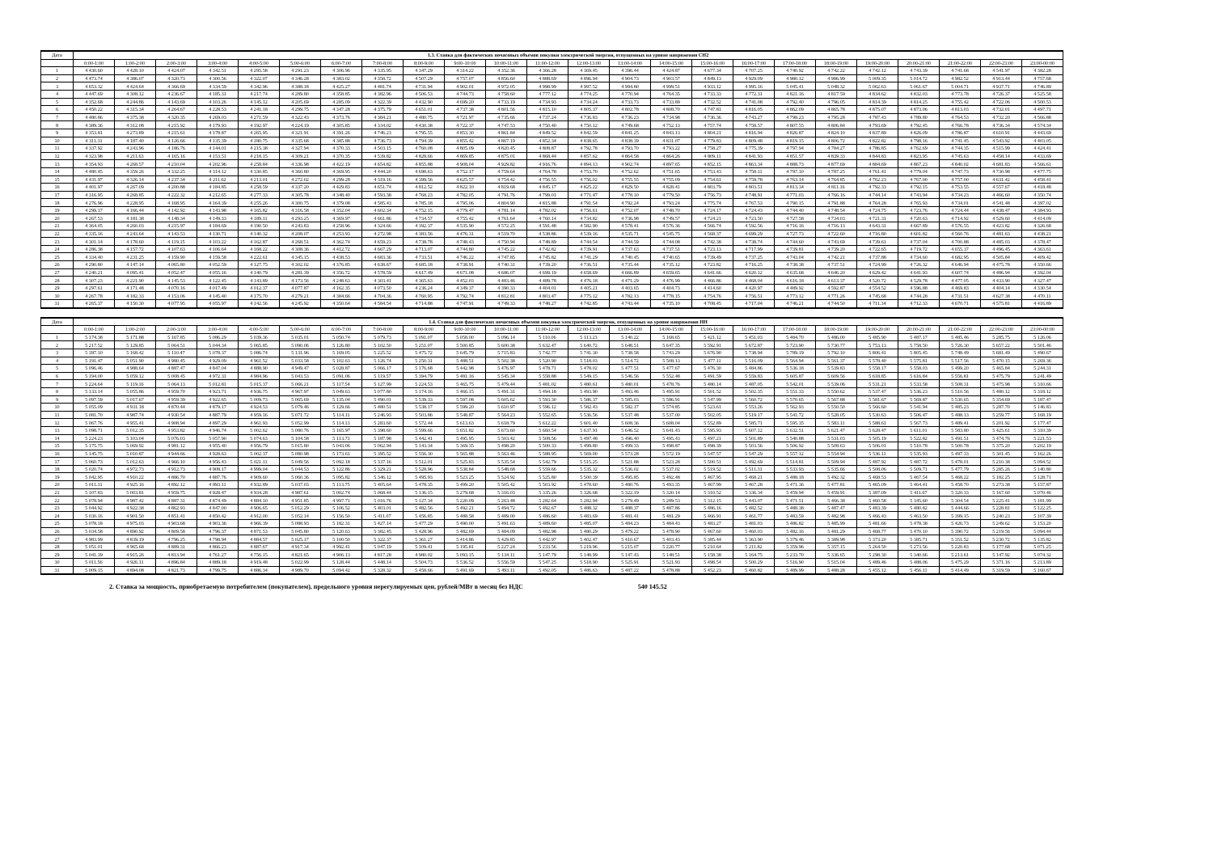| Дата | 1.3. Ставка для фактических почасовых объемов покупки электрической энергии, отпущенных на уровне напряжения СН2 | | | | | | | | | | | | | | | | | | | | | | | |
| --- | --- | --- | --- | --- | --- | --- | --- | --- | --- | --- | --- | --- | --- | --- | --- | --- | --- | --- | --- | --- | --- | --- | --- | --- |
| | 0:00-1:00 | 1:00-2:00 | 2:00-3:00 | 3:00-4:00 | 4:00-5:00 | 5:00-6:00 | 6:00-7:00 | 7:00-8:00 | 8:00-9:00 | 9:00-10:00 | 10:00-11:00 | 11:00-12:00 | 12:00-13:00 | 13:00-14:00 | 14:00-15:00 | 15:00-16:00 | 16:00-17:00 | 17:00-18:00 | 18:00-19:00 | 19:00-20:00 | 20:00-21:00 | 21:00-22:00 | 22:00-23:00 | 23:00-00:00 |
| 1 | 4 430.60 | 4 428.10 | 4 424.07 | 4 342.51 | 4 295.58 | 4 291.23 | 4 306.96 | 4 335.95 | 4 347.29 | 4 314.22 | 4 352.36 | 4 366.28 | 4 369.45 | 4 396.44 | 4 424.87 | 4 677.34 | 4 707.25 | 4 740.92 | 4 742.22 | 4 742.12 | 4 743.39 | 4 741.68 | 4 541.97 | 4 382.28 |
| 2 | 4 473.74 | 4 386.07 | 4 320.73 | 4 300.56 | 4 322.07 | 4 346.28 | 4 383.02 | 4 358.72 | 4 507.29 | 4 757.07 | 4 856.60 | 4 888.69 | 4 896.94 | 4 904.73 | 4 903.57 | 4 849.13 | 4 929.09 | 4 980.12 | 4 986.99 | 5 009.35 | 5 014.72 | 4 982.52 | 4 913.44 | 4 757.68 |
| 3 | 4 653.32 | 4 424.64 | 4 366.69 | 4 334.59 | 4 342.96 | 4 388.18 | 4 425.27 | 4 481.74 | 4 731.94 | 4 902.01 | 4 972.05 | 4 998.99 | 4 997.52 | 4 994.80 | 4 999.51 | 4 933.12 | 4 995.16 | 5 045.41 | 5 048.32 | 5 062.63 | 5 061.67 | 5 004.71 | 4 937.71 | 4 746.89 |
| 4 | 4 447.69 | 4 308.12 | 4 236.67 | 4 185.31 | 4 217.74 | 4 289.80 | 4 358.85 | 4 382.96 | 4 506.53 | 4 744.73 | 4 758.60 | 4 777.12 | 4 774.25 | 4 770.94 | 4 764.35 | 4 733.33 | 4 772.31 | 4 821.16 | 4 817.59 | 4 834.62 | 4 832.03 | 4 773.78 | 4 726.37 | 4 525.58 |
| 5 | 4 352.68 | 4 244.86 | 4 143.69 | 4 103.26 | 4 145.12 | 4 205.69 | 4 285.09 | 4 322.39 | 4 432.90 | 4 699.20 | 4 733.19 | 4 734.93 | 4 734.24 | 4 733.73 | 4 733.89 | 4 732.52 | 4 741.08 | 4 792.40 | 4 796.05 | 4 814.39 | 4 814.25 | 4 755.42 | 4 722.06 | 4 500.53 |
| 6 | 4 450.22 | 4 315.34 | 4 264.67 | 4 228.53 | 4 241.18 | 4 299.75 | 4 347.28 | 4 375.79 | 4 651.01 | 4 737.38 | 4 801.56 | 4 815.10 | 4 805.37 | 4 802.78 | 4 808.70 | 4 747.81 | 4 816.05 | 4 862.09 | 4 865.78 | 4 875.07 | 4 873.06 | 4 813.03 | 4 732.01 | 4 497.71 |
| 7 | 4 480.86 | 4 375.38 | 4 320.35 | 4 269.03 | 4 271.59 | 4 322.43 | 4 373.76 | 4 384.21 | 4 480.75 | 4 721.97 | 4 735.66 | 4 737.24 | 4 736.83 | 4 736.23 | 4 734.98 | 4 736.36 | 4 743.27 | 4 798.23 | 4 795.28 | 4 787.43 | 4 789.80 | 4 764.53 | 4 732.20 | 4 566.88 |
| 8 | 4 389.36 | 4 312.08 | 4 215.92 | 4 179.93 | 4 192.97 | 4 224.19 | 4 305.85 | 4 334.02 | 4 430.38 | 4 722.37 | 4 747.53 | 4 750.40 | 4 750.12 | 4 749.68 | 4 752.13 | 4 757.74 | 4 758.57 | 4 807.55 | 4 806.84 | 4 793.69 | 4 792.45 | 4 766.78 | 4 736.34 | 4 574.34 |
| 9 | 4 353.81 | 4 273.89 | 4 215.61 | 4 178.87 | 4 265.95 | 4 321.91 | 4 391.26 | 4 746.23 | 4 795.55 | 4 853.30 | 4 861.84 | 4 849.52 | 4 842.59 | 4 841.25 | 4 843.13 | 4 804.21 | 4 816.94 | 4 826.87 | 4 824.10 | 4 837.89 | 4 826.09 | 4 786.87 | 4 610.91 | 4 443.69 |
| 10 | 4 311.31 | 4 187.40 | 4 126.66 | 4 135.39 | 4 180.75 | 4 335.68 | 4 385.88 | 4 736.73 | 4 794.39 | 4 855.42 | 4 867.19 | 4 852.34 | 4 838.65 | 4 838.39 | 4 831.07 | 4 779.83 | 4 809.48 | 4 819.15 | 4 806.72 | 4 822.82 | 4 798.16 | 4 741.45 | 4 543.92 | 4 403.05 |
| 11 | 4 337.92 | 4 243.96 | 4 186.76 | 4 144.01 | 4 215.38 | 4 327.94 | 4 370.33 | 4 503.15 | 4 760.08 | 4 805.09 | 4 820.45 | 4 808.87 | 4 792.78 | 4 793.70 | 4 793.22 | 4 758.27 | 4 775.39 | 4 797.94 | 4 784.27 | 4 786.85 | 4 762.69 | 4 744.35 | 4 515.99 | 4 424.41 |
| 12 | 4 323.98 | 4 211.63 | 4 165.16 | 4 153.51 | 4 218.15 | 4 309.21 | 4 370.35 | 4 539.82 | 4 828.66 | 4 869.85 | 4 875.01 | 4 868.44 | 4 857.62 | 4 864.58 | 4 864.26 | 4 809.11 | 4 841.93 | 4 851.57 | 4 839.33 | 4 844.83 | 4 823.95 | 4 745.63 | 4 458.14 | 4 433.69 |
| 13 | 4 354.93 | 4 268.57 | 4 210.04 | 4 202.96 | 4 258.84 | 4 336.98 | 4 422.19 | 4 654.82 | 4 855.88 | 4 908.04 | 4 929.82 | 4 916.76 | 4 894.13 | 4 902.74 | 4 897.65 | 4 852.15 | 4 863.34 | 4 888.73 | 4 877.69 | 4 884.69 | 4 867.23 | 4 840.02 | 4 681.83 | 4 566.61 |
| 14 | 4 480.45 | 4 359.26 | 4 332.25 | 4 314.12 | 4 330.85 | 4 360.80 | 4 369.95 | 4 444.20 | 4 698.63 | 4 752.17 | 4 759.64 | 4 764.78 | 4 753.70 | 4 752.62 | 4 751.65 | 4 753.43 | 4 758.11 | 4 797.10 | 4 787.25 | 4 761.41 | 4 779.04 | 4 747.73 | 4 730.98 | 4 477.75 |
| 15 | 4 431.97 | 4 326.14 | 4 237.34 | 4 211.62 | 4 213.01 | 4 272.02 | 4 299.28 | 4 319.16 | 4 399.56 | 4 625.57 | 4 754.42 | 4 756.55 | 4 756.02 | 4 755.55 | 4 755.09 | 4 754.61 | 4 759.78 | 4 763.14 | 4 764.85 | 4 762.23 | 4 767.00 | 4 757.00 | 4 631.42 | 4 458.41 |
| 16 | 4 401.97 | 4 267.09 | 4 200.88 | 4 184.85 | 4 258.59 | 4 337.20 | 4 429.83 | 4 651.74 | 4 812.52 | 4 822.10 | 4 819.68 | 4 845.17 | 4 825.22 | 4 829.50 | 4 828.41 | 4 803.79 | 4 803.51 | 4 813.34 | 4 811.16 | 4 792.33 | 4 792.15 | 4 753.55 | 4 557.67 | 4 418.48 |
| 17 | 4 316.95 | 4 268.85 | 4 222.32 | 4 212.65 | 4 277.33 | 4 305.78 | 4 348.40 | 4 593.38 | 4 768.23 | 4 782.05 | 4 791.76 | 4 799.01 | 4 771.47 | 4 778.10 | 4 779.50 | 4 756.73 | 4 748.91 | 4 771.03 | 4 766.16 | 4 744.14 | 4 743.94 | 4 734.23 | 4 466.60 | 4 350.74 |
| 18 | 4 276.96 | 4 228.95 | 4 168.95 | 4 164.39 | 4 255.26 | 4 300.75 | 4 379.08 | 4 585.43 | 4 785.18 | 4 795.06 | 4 804.90 | 4 815.88 | 4 791.54 | 4 792.24 | 4 793.24 | 4 775.74 | 4 767.53 | 4 790.15 | 4 791.88 | 4 764.28 | 4 765.93 | 4 734.01 | 4 541.48 | 4 397.02 |
| 19 | 4 299.17 | 4 166.44 | 4 142.92 | 4 143.98 | 4 165.82 | 4 316.58 | 4 352.04 | 4 602.34 | 4 752.15 | 4 779.47 | 4 781.14 | 4 782.02 | 4 756.61 | 4 752.07 | 4 748.70 | 4 724.17 | 4 724.43 | 4 744.40 | 4 748.54 | 4 724.75 | 4 723.76 | 4 724.44 | 4 438.47 | 4 384.93 |
| 20 | 4 267.53 | 4 181.38 | 4 148.34 | 4 149.33 | 4 189.11 | 4 293.25 | 4 369.97 | 4 661.86 | 4 734.57 | 4 755.42 | 4 761.64 | 4 760.14 | 4 734.82 | 4 736.98 | 4 749.57 | 4 724.21 | 4 723.50 | 4 727.58 | 4 734.03 | 4 721.31 | 4 720.63 | 4 714.92 | 4 529.60 | 4 414.09 |
| 21 | 4 364.05 | 4 260.03 | 4 215.97 | 4 184.69 | 4 190.50 | 4 243.83 | 4 258.96 | 4 324.66 | 4 392.37 | 4 535.90 | 4 572.25 | 4 591.48 | 4 582.90 | 4 578.41 | 4 576.36 | 4 566.74 | 4 592.56 | 4 716.16 | 4 716.13 | 4 643.31 | 4 667.89 | 4 576.55 | 4 423.82 | 4 326.68 |
| 22 | 4 335.16 | 4 243.64 | 4 143.53 | 4 130.71 | 4 140.32 | 4 208.07 | 4 253.93 | 4 272.98 | 4 383.56 | 4 476.31 | 4 519.70 | 4 538.86 | 4 539.16 | 4 535.71 | 4 545.75 | 4 568.37 | 4 699.29 | 4 727.73 | 4 722.60 | 4 716.80 | 4 601.82 | 4 560.76 | 4 481.63 | 4 438.21 |
| 23 | 4 301.14 | 4 178.60 | 4 119.15 | 4 103.22 | 4 162.87 | 4 268.51 | 4 362.74 | 4 659.23 | 4 738.78 | 4 748.43 | 4 750.94 | 4 748.89 | 4 744.54 | 4 744.59 | 4 744.08 | 4 742.38 | 4 738.74 | 4 744.60 | 4 743.69 | 4 739.61 | 4 737.04 | 4 700.88 | 4 485.03 | 4 378.47 |
| 24 | 4 286.38 | 4 157.72 | 4 107.63 | 4 106.64 | 4 168.22 | 4 308.36 | 4 412.72 | 4 667.29 | 4 713.07 | 4 744.80 | 4 745.22 | 4 742.82 | 4 739.91 | 4 737.63 | 4 737.51 | 4 723.13 | 4 717.99 | 4 739.81 | 4 739.20 | 4 722.65 | 4 719.72 | 4 655.37 | 4 496.45 | 4 363.61 |
| 25 | 4 334.40 | 4 231.25 | 4 159.90 | 4 159.58 | 4 222.61 | 4 345.15 | 4 438.53 | 4 683.36 | 4 733.51 | 4 746.22 | 4 747.85 | 4 745.82 | 4 741.29 | 4 740.45 | 4 740.65 | 4 739.49 | 4 737.25 | 4 743.04 | 4 742.21 | 4 737.88 | 4 734.60 | 4 682.95 | 4 505.84 | 4 409.42 |
| 26 | 4 290.80 | 4 147.14 | 4 065.80 | 4 052.59 | 4 127.75 | 4 302.02 | 4 376.85 | 4 638.67 | 4 685.18 | 4 738.91 | 4 740.31 | 4 739.20 | 4 736.51 | 4 735.44 | 4 735.12 | 4 723.82 | 4 716.25 | 4 738.38 | 4 737.51 | 4 724.99 | 4 726.32 | 4 646.94 | 4 475.78 | 4 350.66 |
| 27 | 4 240.21 | 4 095.41 | 4 052.47 | 4 055.16 | 4 140.79 | 4 281.39 | 4 356.72 | 4 578.59 | 4 617.49 | 4 671.08 | 4 686.07 | 4 699.19 | 4 658.69 | 4 666.89 | 4 659.65 | 4 641.66 | 4 620.12 | 4 635.68 | 4 646.20 | 4 629.42 | 4 641.93 | 4 607.74 | 4 486.94 | 4 392.04 |
| 28 | 4 307.23 | 4 221.90 | 4 145.53 | 4 122.45 | 4 143.89 | 4 173.56 | 4 248.63 | 4 303.41 | 4 365.63 | 4 452.03 | 4 483.46 | 4 489.78 | 4 476.18 | 4 471.29 | 4 476.99 | 4 466.86 | 4 468.04 | 4 616.18 | 4 613.37 | 4 520.72 | 4 529.78 | 4 477.05 | 4 433.90 | 4 327.47 |
| 29 | 4 297.61 | 4 171.48 | 4 070.16 | 4 017.49 | 4 012.37 | 4 077.87 | 4 162.35 | 4 073.50 | 4 236.24 | 4 349.37 | 4 390.33 | 4 404.01 | 4 405.21 | 4 403.65 | 4 404.73 | 4 414.60 | 4 420.97 | 4 489.92 | 4 592.87 | 4 554.52 | 4 596.88 | 4 469.83 | 4 404.14 | 4 330.54 |
| 30 | 4 267.78 | 4 182.33 | 4 153.06 | 4 145.40 | 4 175.70 | 4 279.21 | 4 384.66 | 4 704.36 | 4 760.95 | 4 792.74 | 4 812.81 | 4 803.47 | 4 775.12 | 4 782.13 | 4 778.15 | 4 754.76 | 4 756.51 | 4 773.12 | 4 771.26 | 4 745.68 | 4 744.28 | 4 731.51 | 4 627.38 | 4 470.11 |
| 31 | 4 265.37 | 4 150.30 | 4 077.95 | 4 055.97 | 4 142.56 | 4 245.92 | 4 350.64 | 4 584.54 | 4 714.88 | 4 747.91 | 4 749.33 | 4 748.27 | 4 742.85 | 4 743.44 | 4 735.10 | 4 708.45 | 4 717.04 | 4 746.21 | 4 744.50 | 4 711.34 | 4 712.33 | 4 670.71 | 4 575.81 | 4 416.89 |
| Дата | 1.4. Ставка для фактических почасовых объемов покупки электрической энергии, отпущенных на уровне напряжения НН | | | | | | | | | | | | | | | | | | | | | | | |
| --- | --- | --- | --- | --- | --- | --- | --- | --- | --- | --- | --- | --- | --- | --- | --- | --- | --- | --- | --- | --- | --- | --- | --- | --- |
| | 0:00-1:00 | 1:00-2:00 | 2:00-3:00 | 3:00-4:00 | 4:00-5:00 | 5:00-6:00 | 6:00-7:00 | 7:00-8:00 | 8:00-9:00 | 9:00-10:00 | 10:00-11:00 | 11:00-12:00 | 12:00-13:00 | 13:00-14:00 | 14:00-15:00 | 15:00-16:00 | 16:00-17:00 | 17:00-18:00 | 18:00-19:00 | 19:00-20:00 | 20:00-21:00 | 21:00-22:00 | 22:00-23:00 | 23:00-00:00 |
| 1 | 5 174.38 | 5 171.88 | 5 167.85 | 5 086.29 | 5 039.36 | 5 035.01 | 5 050.74 | 5 079.73 | 5 091.07 | 5 058.00 | 5 096.14 | 5 110.06 | 5 113.23 | 5 140.22 | 5 168.65 | 5 421.12 | 5 451.03 | 5 484.70 | 5 486.00 | 5 485.90 | 5 487.17 | 5 485.46 | 5 285.75 | 5 126.06 |
| 2 | 5 217.52 | 5 129.85 | 5 064.51 | 5 044.34 | 5 065.85 | 5 090.06 | 5 126.80 | 5 102.50 | 5 251.07 | 5 500.85 | 5 600.38 | 5 632.47 | 5 640.72 | 5 648.51 | 5 647.35 | 5 592.91 | 5 672.87 | 5 723.90 | 5 730.77 | 5 753.13 | 5 758.50 | 5 726.30 | 5 657.22 | 5 501.46 |
| 3 | 5 397.10 | 5 168.42 | 5 110.47 | 5 078.37 | 5 086.74 | 5 131.96 | 5 169.05 | 5 225.52 | 5 475.72 | 5 645.79 | 5 715.83 | 5 742.77 | 5 741.30 | 5 738.58 | 5 743.29 | 5 676.90 | 5 738.94 | 5 789.19 | 5 792.10 | 5 806.41 | 5 805.45 | 5 748.49 | 5 681.49 | 5 490.67 |
| 4 | 5 191.47 | 5 051.90 | 4 980.45 | 4 929.09 | 4 961.52 | 5 033.58 | 5 102.63 | 5 126.74 | 5 250.31 | 5 488.51 | 5 502.38 | 5 520.90 | 5 518.03 | 5 514.72 | 5 508.13 | 5 477.11 | 5 516.09 | 5 564.94 | 5 561.37 | 5 578.40 | 5 575.81 | 5 517.56 | 5 470.15 | 5 269.36 |
| 5 | 5 096.46 | 4 988.64 | 4 887.47 | 4 847.04 | 4 888.90 | 4 949.47 | 5 028.87 | 5 066.17 | 5 176.68 | 5 442.98 | 5 476.97 | 5 478.71 | 5 478.02 | 5 477.51 | 5 477.67 | 5 476.30 | 5 484.86 | 5 536.18 | 5 539.83 | 5 558.17 | 5 558.03 | 5 499.20 | 5 465.84 | 5 244.31 |
| 6 | 5 194.00 | 5 059.12 | 5 008.45 | 4 972.31 | 4 984.96 | 5 043.53 | 5 091.06 | 5 119.57 | 5 394.79 | 5 481.16 | 5 545.34 | 5 558.88 | 5 549.15 | 5 546.56 | 5 552.48 | 5 491.59 | 5 559.83 | 5 605.87 | 5 609.56 | 5 618.85 | 5 616.84 | 5 556.81 | 5 475.79 | 5 241.49 |
| 7 | 5 224.64 | 5 119.16 | 5 064.13 | 5 012.81 | 5 015.37 | 5 066.21 | 5 117.54 | 5 127.99 | 5 224.53 | 5 465.75 | 5 479.44 | 5 481.02 | 5 480.61 | 5 480.01 | 5 478.76 | 5 480.14 | 5 487.05 | 5 542.01 | 5 539.06 | 5 531.21 | 5 533.58 | 5 508.31 | 5 475.98 | 5 310.66 |
| 8 | 5 133.14 | 5 055.86 | 4 959.70 | 4 923.71 | 4 936.75 | 4 967.97 | 5 049.63 | 5 077.80 | 5 174.16 | 5 466.15 | 5 491.31 | 5 494.18 | 5 493.90 | 5 493.46 | 5 495.91 | 5 501.52 | 5 502.35 | 5 551.33 | 5 550.62 | 5 537.47 | 5 536.23 | 5 510.56 | 5 480.12 | 5 318.12 |
| 9 | 5 097.59 | 5 017.67 | 4 959.39 | 4 922.65 | 5 009.73 | 5 065.69 | 5 135.04 | 5 490.01 | 5 539.33 | 5 597.08 | 5 605.62 | 5 593.30 | 5 586.37 | 5 585.03 | 5 586.91 | 5 547.99 | 5 560.72 | 5 570.65 | 5 567.88 | 5 581.67 | 5 569.87 | 5 530.65 | 5 354.69 | 5 187.47 |
| 10 | 5 055.09 | 4 931.18 | 4 870.44 | 4 879.17 | 4 924.53 | 5 079.46 | 5 129.66 | 5 480.51 | 5 538.17 | 5 599.20 | 5 610.97 | 5 596.12 | 5 582.43 | 5 582.17 | 5 574.85 | 5 523.61 | 5 553.26 | 5 562.93 | 5 550.50 | 5 566.60 | 5 541.94 | 5 485.23 | 5 287.70 | 5 146.83 |
| 11 | 5 081.70 | 4 987.74 | 4 930.54 | 4 887.79 | 4 959.16 | 5 071.72 | 5 114.11 | 5 246.93 | 5 503.86 | 5 548.87 | 5 564.23 | 5 552.65 | 5 536.56 | 5 537.48 | 5 537.00 | 5 502.05 | 5 519.17 | 5 541.72 | 5 528.05 | 5 530.63 | 5 506.47 | 5 488.13 | 5 259.77 | 5 168.19 |
| 12 | 5 067.76 | 4 955.41 | 4 908.94 | 4 897.29 | 4 961.93 | 5 052.99 | 5 114.13 | 5 283.60 | 5 572.44 | 5 613.63 | 5 618.79 | 5 612.22 | 5 601.40 | 5 608.36 | 5 608.04 | 5 552.89 | 5 585.71 | 5 595.35 | 5 583.11 | 5 588.61 | 5 567.73 | 5 489.41 | 5 201.92 | 5 177.47 |
| 13 | 5 098.71 | 5 012.35 | 4 953.82 | 4 946.74 | 5 002.62 | 5 080.76 | 5 165.97 | 5 398.60 | 5 599.66 | 5 651.82 | 5 673.60 | 5 660.54 | 5 637.91 | 5 646.52 | 5 641.43 | 5 595.93 | 5 607.12 | 5 632.51 | 5 621.47 | 5 628.47 | 5 611.01 | 5 583.80 | 5 425.61 | 5 310.39 |
| 14 | 5 224.23 | 5 103.04 | 5 076.03 | 5 057.90 | 5 074.63 | 5 104.58 | 5 113.73 | 5 187.98 | 5 442.41 | 5 495.95 | 5 503.42 | 5 508.56 | 5 497.48 | 5 496.40 | 5 495.43 | 5 497.21 | 5 501.89 | 5 540.88 | 5 531.03 | 5 505.19 | 5 522.82 | 5 491.51 | 5 474.76 | 5 221.53 |
| 15 | 5 175.75 | 5 069.92 | 4 981.12 | 4 955.40 | 4 956.79 | 5 015.80 | 5 043.06 | 5 062.94 | 5 143.34 | 5 369.35 | 5 498.20 | 5 500.33 | 5 499.80 | 5 499.33 | 5 498.87 | 5 498.39 | 5 503.56 | 5 506.92 | 5 508.63 | 5 506.01 | 5 510.78 | 5 500.78 | 5 375.20 | 5 202.19 |
| 16 | 5 145.75 | 5 010.87 | 4 944.66 | 4 928.63 | 5 002.37 | 5 080.98 | 5 173.61 | 5 395.52 | 5 556.30 | 5 565.88 | 5 563.46 | 5 588.95 | 5 569.00 | 5 573.28 | 5 572.19 | 5 547.57 | 5 547.29 | 5 557.12 | 5 554.94 | 5 536.11 | 5 535.93 | 5 497.33 | 5 301.45 | 5 162.26 |
| 17 | 5 060.73 | 5 012.63 | 4 966.10 | 4 956.43 | 5 021.11 | 5 049.56 | 5 092.18 | 5 337.16 | 5 512.01 | 5 525.83 | 5 535.54 | 5 542.79 | 5 515.25 | 5 521.88 | 5 523.28 | 5 500.51 | 5 492.69 | 5 514.81 | 5 509.94 | 5 487.92 | 5 487.72 | 5 478.01 | 5 210.38 | 5 094.52 |
| 18 | 5 020.74 | 4 972.73 | 4 912.73 | 4 908.17 | 4 999.04 | 5 044.53 | 5 122.86 | 5 329.21 | 5 528.96 | 5 538.84 | 5 548.68 | 5 559.66 | 5 535.32 | 5 536.02 | 5 537.02 | 5 519.52 | 5 511.31 | 5 533.93 | 5 535.66 | 5 508.06 | 5 509.71 | 5 477.79 | 5 285.26 | 5 140.80 |
| 19 | 5 042.95 | 4 910.22 | 4 886.70 | 4 887.76 | 4 909.60 | 5 060.36 | 5 095.82 | 5 346.12 | 5 495.93 | 5 523.25 | 5 524.92 | 5 525.80 | 5 500.39 | 5 495.85 | 5 492.48 | 5 467.95 | 5 468.21 | 5 488.18 | 5 492.32 | 5 468.53 | 5 467.54 | 5 468.22 | 5 182.25 | 5 128.71 |
| 20 | 5 011.31 | 4 925.16 | 4 892.12 | 4 893.11 | 4 932.89 | 5 037.03 | 5 113.75 | 5 405.64 | 5 478.35 | 5 499.20 | 5 505.42 | 5 503.92 | 5 478.60 | 5 480.76 | 5 493.35 | 5 467.99 | 5 467.28 | 5 471.36 | 5 477.81 | 5 465.09 | 5 464.41 | 5 458.70 | 5 273.38 | 5 157.87 |
| 21 | 5 107.83 | 5 003.81 | 4 959.75 | 4 928.47 | 4 934.28 | 4 987.61 | 5 002.74 | 5 068.44 | 5 136.15 | 5 279.68 | 5 316.03 | 5 335.26 | 5 326.68 | 5 322.19 | 5 320.14 | 5 310.52 | 5 336.34 | 5 459.94 | 5 459.91 | 5 387.09 | 5 411.67 | 5 320.33 | 5 167.60 | 5 070.46 |
| 22 | 5 078.94 | 4 987.42 | 4 887.31 | 4 874.49 | 4 884.10 | 4 951.85 | 4 997.71 | 5 016.76 | 5 127.34 | 5 220.09 | 5 263.48 | 5 282.64 | 5 282.94 | 5 279.49 | 5 289.53 | 5 312.15 | 5 443.07 | 5 471.51 | 5 466.38 | 5 460.58 | 5 345.60 | 5 304.54 | 5 225.41 | 5 181.99 |
| 23 | 5 044.92 | 4 922.38 | 4 862.93 | 4 847.00 | 4 906.65 | 5 012.29 | 5 106.52 | 5 403.01 | 5 482.56 | 5 492.21 | 5 494.72 | 5 492.67 | 5 488.32 | 5 488.37 | 5 487.86 | 5 486.16 | 5 482.52 | 5 488.38 | 5 487.47 | 5 483.39 | 5 480.82 | 5 444.66 | 5 228.81 | 5 122.25 |
| 24 | 5 030.16 | 4 901.50 | 4 851.41 | 4 850.42 | 4 912.00 | 5 052.14 | 5 156.50 | 5 411.07 | 5 456.85 | 5 488.58 | 5 489.00 | 5 486.60 | 5 483.69 | 5 481.41 | 5 481.29 | 5 466.91 | 5 461.77 | 5 483.59 | 5 482.98 | 5 466.43 | 5 463.50 | 5 399.15 | 5 240.23 | 5 107.39 |
| 25 | 5 078.18 | 4 975.03 | 4 903.68 | 4 903.36 | 4 966.39 | 5 088.93 | 5 182.31 | 5 427.14 | 5 477.29 | 5 490.00 | 5 491.63 | 5 489.60 | 5 485.07 | 5 484.23 | 5 484.43 | 5 483.27 | 5 481.03 | 5 486.82 | 5 485.99 | 5 481.66 | 5 478.38 | 5 426.73 | 5 249.62 | 5 153.20 |
| 26 | 5 034.58 | 4 890.92 | 4 809.58 | 4 796.37 | 4 871.53 | 5 045.80 | 5 120.63 | 5 382.45 | 5 428.96 | 5 482.69 | 5 484.09 | 5 482.98 | 5 480.29 | 5 479.22 | 5 478.90 | 5 467.60 | 5 460.03 | 5 482.16 | 5 481.29 | 5 468.77 | 5 470.10 | 5 390.72 | 5 219.56 | 5 094.44 |
| 27 | 4 983.99 | 4 839.19 | 4 796.25 | 4 798.94 | 4 884.57 | 5 025.17 | 5 100.50 | 5 322.37 | 5 361.27 | 5 414.86 | 5 429.85 | 5 442.97 | 5 402.47 | 5 410.67 | 5 403.43 | 5 385.44 | 5 363.90 | 5 379.46 | 5 389.98 | 5 373.20 | 5 385.71 | 5 351.52 | 5 230.72 | 5 135.82 |
| 28 | 5 051.01 | 4 965.68 | 4 889.31 | 4 866.23 | 4 887.67 | 4 917.34 | 4 992.41 | 5 047.19 | 5 109.41 | 5 195.81 | 5 227.24 | 5 233.56 | 5 219.96 | 5 215.07 | 5 220.77 | 5 210.64 | 5 211.82 | 5 359.96 | 5 357.15 | 5 264.50 | 5 273.56 | 5 220.83 | 5 177.68 | 5 071.25 |
| 29 | 5 041.39 | 4 915.26 | 4 813.94 | 4 761.27 | 4 756.15 | 4 821.65 | 4 906.13 | 4 817.28 | 4 980.02 | 5 093.15 | 5 134.11 | 5 147.79 | 5 148.99 | 5 147.43 | 5 148.51 | 5 158.38 | 5 164.75 | 5 233.70 | 5 336.65 | 5 298.30 | 5 340.66 | 5 213.61 | 5 147.92 | 5 074.32 |
| 30 | 5 011.56 | 4 926.11 | 4 896.84 | 4 889.18 | 4 919.48 | 5 022.99 | 5 128.44 | 5 448.14 | 5 504.73 | 5 536.52 | 5 556.59 | 5 547.25 | 5 518.90 | 5 525.91 | 5 521.93 | 5 498.54 | 5 500.29 | 5 516.90 | 5 515.04 | 5 489.46 | 5 488.06 | 5 475.29 | 5 371.16 | 5 213.89 |
| 31 | 5 009.15 | 4 894.08 | 4 821.73 | 4 799.75 | 4 886.34 | 4 989.70 | 5 094.42 | 5 328.32 | 5 458.66 | 5 491.69 | 5 493.11 | 5 492.05 | 5 486.63 | 5 487.22 | 5 478.88 | 5 452.23 | 5 460.82 | 5 489.99 | 5 488.28 | 5 455.12 | 5 456.11 | 5 414.49 | 5 319.59 | 5 160.67 |
2. Ставка за мощность, приобретаемую потребителем (покупателем), предельного уровня нерегулируемых цен, рублей/МВт в месяц без НДС 540 145.52